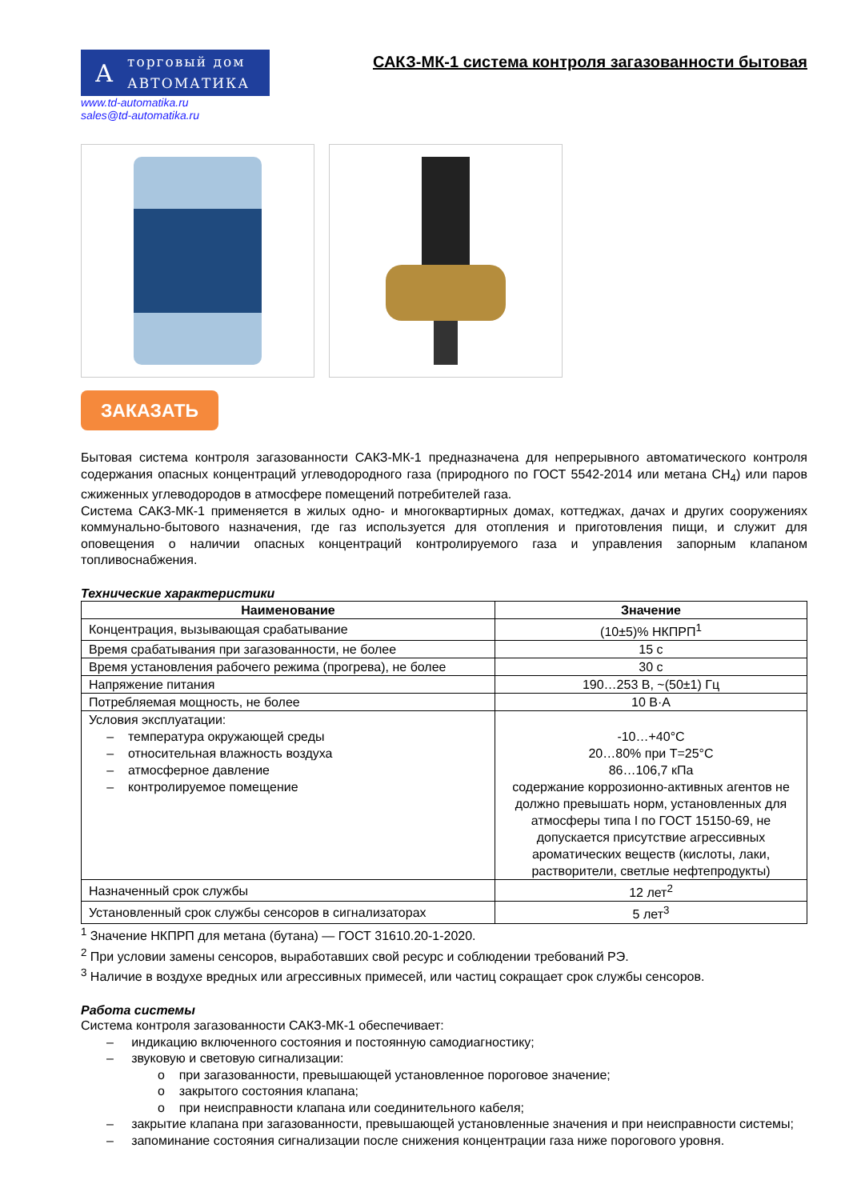A
торговый дом
АВТОМАТИКА
www.td-automatika.ru
sales@td-automatika.ru
САКЗ-МК-1 система контроля загазованности бытовая
ЗАКАЗАТЬ
Бытовая система контроля загазованности САКЗ-МК-1 предназначена для непрерывного автоматического контроля содержания опасных концентраций углеводородного газа (природного по ГОСТ 5542-2014 или метана СН<sub>4</sub>) или паров сжиженных углеводородов в атмосфере помещений потребителей газа.
Система САКЗ-МК-1 применяется в жилых одно- и многоквартирных домах, коттеджах, дачах и других сооружениях коммунально-бытового назначения, где газ используется для отопления и приготовления пищи, и служит для оповещения о наличии опасных концентраций контролируемого газа и управления запорным клапаном топливоснабжения.
Технические характеристики
| Наименование | Значение |
| --- | --- |
| Концентрация, вызывающая срабатывание | (10±5)% НКПРП<sup>1</sup> |
| Время срабатывания при загазованности, не более | 15 с |
| Время установления рабочего режима (прогрева), не более | 30 с |
| Напряжение питания | 190…253 В, ~(50±1) Гц |
| Потребляемая мощность, не более | 10 В·А |
| Условия эксплуатации: – температура окружающей среды – относительная влажность воздуха – атмосферное давление – контролируемое помещение | -10…+40°С 20…80% при Т=25°С 86…106,7 кПа содержание коррозионно-активных агентов не должно превышать норм, установленных для атмосферы типа I по ГОСТ 15150-69, не допускается присутствие агрессивных ароматических веществ (кислоты, лаки, растворители, светлые нефтепродукты) |
| Назначенный срок службы | 12 лет<sup>2</sup> |
| Установленный срок службы сенсоров в сигнализаторах | 5 лет<sup>3</sup> |
<sup>1</sup> Значение НКПРП для метана (бутана) — ГОСТ 31610.20-1-2020.
<sup>2</sup> При условии замены сенсоров, выработавших свой ресурс и соблюдении требований РЭ.
<sup>3</sup> Наличие в воздухе вредных или агрессивных примесей, или частиц сокращает срок службы сенсоров.
Работа системы
Система контроля загазованности САКЗ-МК-1 обеспечивает:
– индикацию включенного состояния и постоянную самодиагностику;
– звуковую и световую сигнализации:
o при загазованности, превышающей установленное пороговое значение;
o закрытого состояния клапана;
o при неисправности клапана или соединительного кабеля;
– закрытие клапана при загазованности, превышающей установленные значения и при неисправности системы;
– запоминание состояния сигнализации после снижения концентрации газа ниже порогового уровня.